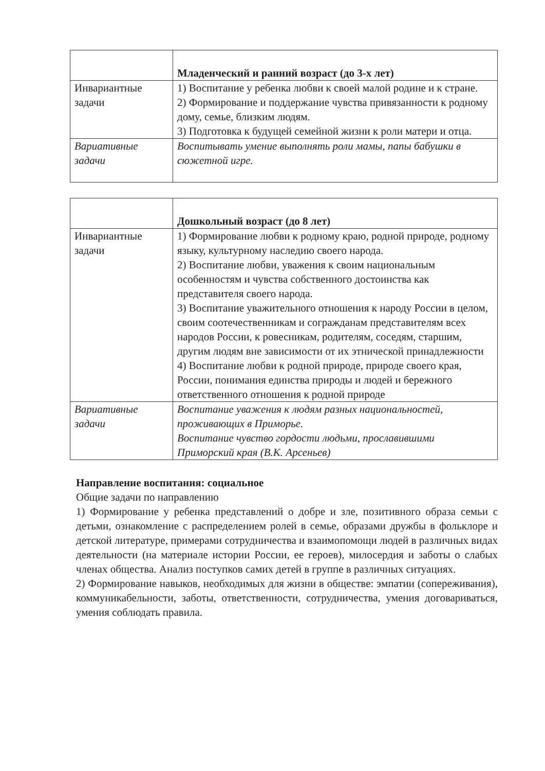| | Младенческий и ранний возраст (до 3-х лет) |
| Инвариантные задачи | 1) Воспитание у ребенка любви к своей малой родине и к стране. 2) Формирование и поддержание чувства привязанности к родному дому, семье, близким людям. 3) Подготовка к будущей семейной жизни к роли матери и отца. |
| Вариативные задачи | Воспитывать умение выполнять роли мамы, папы бабушки в сюжетной игре. |
| | Дошкольный возраст (до 8 лет) |
| Инвариантные задачи | 1) Формирование любви к родному краю, родной природе, родному языку, культурному наследию своего народа. 2) Воспитание любви, уважения к своим национальным особенностям и чувства собственного достоинства как представителя своего народа. 3) Воспитание уважительного отношения к народу России в целом, своим соотечественникам и согражданам представителям всех народов России, к ровесникам, родителям, соседям, старшим, другим людям вне зависимости от их этнической принадлежности 4) Воспитание любви к родной природе, природе своего края, России, понимания единства природы и людей и бережного ответственного отношения к родной природе |
| Вариативные задачи | Воспитание уважения к людям разных национальностей, проживающих в Приморье. Воспитание чувство гордости людьми, прославившими Приморский края (В.К. Арсеньев) |
Направление воспитания: социальное
Общие задачи по направлению
1) Формирование у ребенка представлений о добре и зле, позитивного образа семьи с детьми, ознакомление с распределением ролей в семье, образами дружбы в фольклоре и детской литературе, примерами сотрудничества и взаимопомощи людей в различных видах деятельности (на материале истории России, ее героев), милосердия и заботы о слабых членах общества. Анализ поступков самих детей в группе в различных ситуациях.
2) Формирование навыков, необходимых для жизни в обществе: эмпатии (сопереживания), коммуникабельности, заботы, ответственности, сотрудничества, умения договариваться, умения соблюдать правила.